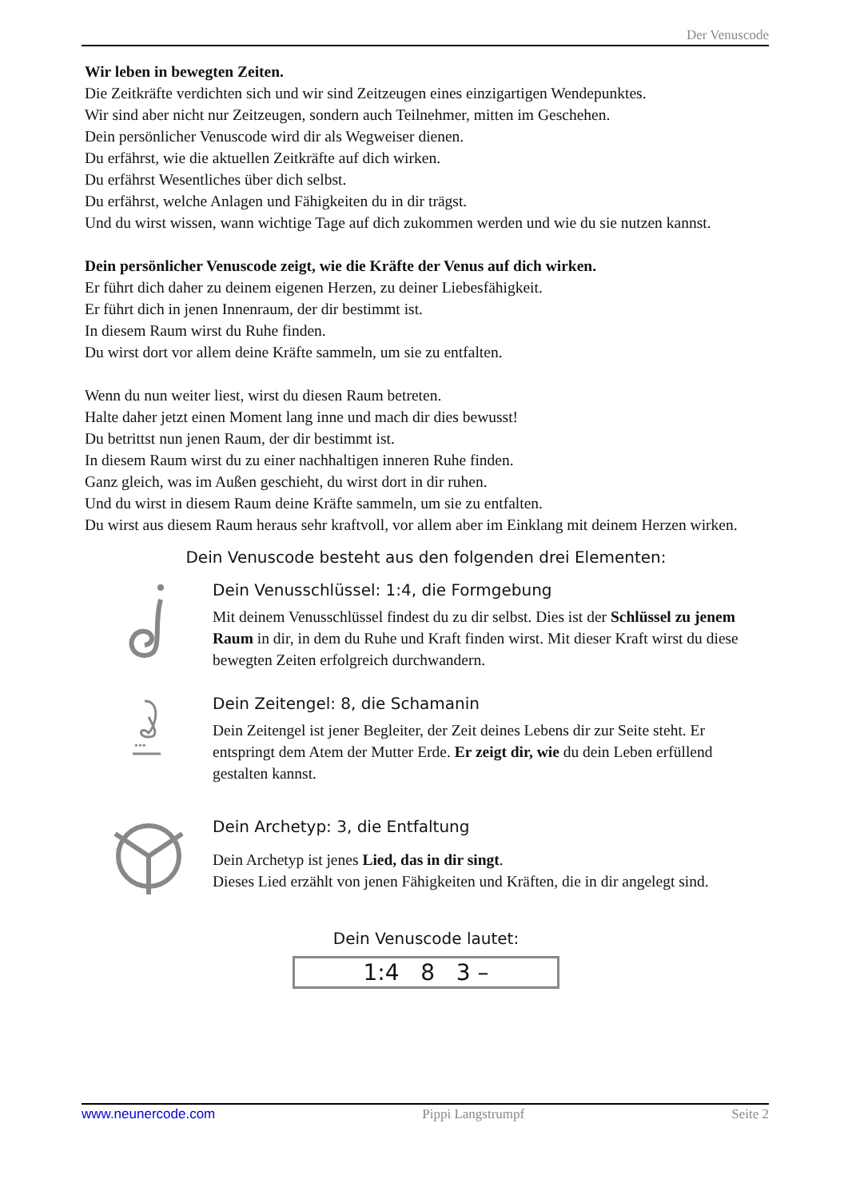Der Venuscode
Wir leben in bewegten Zeiten.
Die Zeitkräfte verdichten sich und wir sind Zeitzeugen eines einzigartigen Wendepunktes.
Wir sind aber nicht nur Zeitzeugen, sondern auch Teilnehmer, mitten im Geschehen.
Dein persönlicher Venuscode wird dir als Wegweiser dienen.
Du erfährst, wie die aktuellen Zeitkräfte auf dich wirken.
Du erfährst Wesentliches über dich selbst.
Du erfährst, welche Anlagen und Fähigkeiten du in dir trägst.
Und du wirst wissen, wann wichtige Tage auf dich zukommen werden und wie du sie nutzen kannst.
Dein persönlicher Venuscode zeigt, wie die Kräfte der Venus auf dich wirken.
Er führt dich daher zu deinem eigenen Herzen, zu deiner Liebesfähigkeit.
Er führt dich in jenen Innenraum, der dir bestimmt ist.
In diesem Raum wirst du Ruhe finden.
Du wirst dort vor allem deine Kräfte sammeln, um sie zu entfalten.
Wenn du nun weiter liest, wirst du diesen Raum betreten.
Halte daher jetzt einen Moment lang inne und mach dir dies bewusst!
Du betrittst nun jenen Raum, der dir bestimmt ist.
In diesem Raum wirst du zu einer nachhaltigen inneren Ruhe finden.
Ganz gleich, was im Außen geschieht, du wirst dort in dir ruhen.
Und du wirst in diesem Raum deine Kräfte sammeln, um sie zu entfalten.
Du wirst aus diesem Raum heraus sehr kraftvoll, vor allem aber im Einklang mit deinem Herzen wirken.
Dein Venuscode besteht aus den folgenden drei Elementen:
Dein Venusschlüssel: 1:4, die Formgebung
Mit deinem Venusschlüssel findest du zu dir selbst. Dies ist der Schlüssel zu jenem Raum in dir, in dem du Ruhe und Kraft finden wirst. Mit dieser Kraft wirst du diese bewegten Zeiten erfolgreich durchwandern.
•••
Dein Zeitengel: 8, die Schamanin
Dein Zeitengel ist jener Begleiter, der Zeit deines Lebens dir zur Seite steht. Er entspringt dem Atem der Mutter Erde. Er zeigt dir, wie du dein Leben erfüllend gestalten kannst.
Dein Archetyp: 3, die Entfaltung
Dein Archetyp ist jenes Lied, das in dir singt.
Dieses Lied erzählt von jenen Fähigkeiten und Kräften, die in dir angelegt sind.
Dein Venuscode lautet:
1:4 8 3 –
www.neunercode.com Pippi Langstrumpf Seite 2